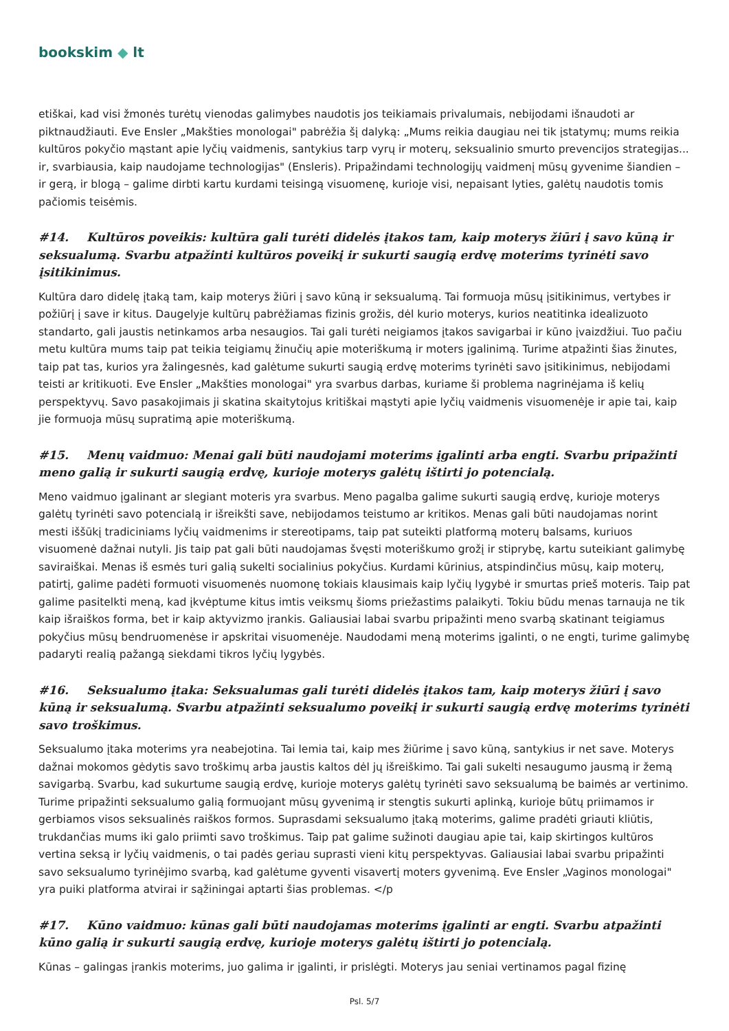bookskim ◆ lt
etiškai, kad visi žmonės turėtų vienodas galimybes naudotis jos teikiamais privalumais, nebijodami išnaudoti ar piktnaudžiauti. Eve Ensler „Makšties monologai" pabrėžia šį dalyką: „Mums reikia daugiau nei tik įstatymų; mums reikia kultūros pokyčio mąstant apie lyčių vaidmenis, santykius tarp vyrų ir moterų, seksualinio smurto prevencijos strategijas... ir, svarbiausia, kaip naudojame technologijas" (Ensleris). Pripažindami technologijų vaidmenį mūsų gyvenime šiandien – ir gerą, ir blogą – galime dirbti kartu kurdami teisingą visuomenę, kurioje visi, nepaisant lyties, galėtų naudotis tomis pačiomis teisėmis.
#14. Kultūros poveikis: kultūra gali turėti didelės įtakos tam, kaip moterys žiūri į savo kūną ir seksualumą. Svarbu atpažinti kultūros poveikį ir sukurti saugią erdvę moterims tyrinėti savo įsitikinimus.
Kultūra daro didelę įtaką tam, kaip moterys žiūri į savo kūną ir seksualumą. Tai formuoja mūsų įsitikinimus, vertybes ir požiūrį į save ir kitus. Daugelyje kultūrų pabrėžiamas fizinis grožis, dėl kurio moterys, kurios neatitinka idealizuoto standarto, gali jaustis netinkamos arba nesaugios. Tai gali turėti neigiamos įtakos savigarbai ir kūno įvaizdžiui. Tuo pačiu metu kultūra mums taip pat teikia teigiamų žinučių apie moteriškumą ir moters įgalinimą. Turime atpažinti šias žinutes, taip pat tas, kurios yra žalingesnės, kad galėtume sukurti saugią erdvę moterims tyrinėti savo įsitikinimus, nebijodami teisti ar kritikuoti. Eve Ensler „Makšties monologai" yra svarbus darbas, kuriame ši problema nagrinėjama iš kelių perspektyvų. Savo pasakojimais ji skatina skaitytojus kritiškai mąstyti apie lyčių vaidmenis visuomenėje ir apie tai, kaip jie formuoja mūsų supratimą apie moteriškumą.
#15. Menų vaidmuo: Menai gali būti naudojami moterims įgalinti arba engti. Svarbu pripažinti meno galią ir sukurti saugią erdvę, kurioje moterys galėtų ištirti jo potencialą.
Meno vaidmuo įgalinant ar slegiant moteris yra svarbus. Meno pagalba galime sukurti saugią erdvę, kurioje moterys galėtų tyrinėti savo potencialą ir išreikšti save, nebijodamos teistumo ar kritikos. Menas gali būti naudojamas norint mesti iššūkį tradiciniams lyčių vaidmenims ir stereotipams, taip pat suteikti platformą moterų balsams, kuriuos visuomenė dažnai nutyli. Jis taip pat gali būti naudojamas švęsti moteriškumo grožį ir stiprybę, kartu suteikiant galimybę saviraiškai. Menas iš esmės turi galią sukelti socialinius pokyčius. Kurdami kūrinius, atspindinčius mūsų, kaip moterų, patirtį, galime padėti formuoti visuomenės nuomonę tokiais klausimais kaip lyčių lygybė ir smurtas prieš moteris. Taip pat galime pasitelkti meną, kad įkvėptume kitus imtis veiksmų šioms priežastims palaikyti. Tokiu būdu menas tarnauja ne tik kaip išraiškos forma, bet ir kaip aktyvizmo įrankis. Galiausiai labai svarbu pripažinti meno svarbą skatinant teigiamus pokyčius mūsų bendruomenėse ir apskritai visuomenėje. Naudodami meną moterims įgalinti, o ne engti, turime galimybę padaryti realią pažangą siekdami tikros lyčių lygybės.
#16. Seksualumo įtaka: Seksualumas gali turėti didelės įtakos tam, kaip moterys žiūri į savo kūną ir seksualumą. Svarbu atpažinti seksualumo poveikį ir sukurti saugią erdvę moterims tyrinėti savo troškimus.
Seksualumo įtaka moterims yra neabejotina. Tai lemia tai, kaip mes žiūrime į savo kūną, santykius ir net save. Moterys dažnai mokomos gėdytis savo troškimų arba jaustis kaltos dėl jų išreiškimo. Tai gali sukelti nesaugumo jausmą ir žemą savigarbą. Svarbu, kad sukurtume saugią erdvę, kurioje moterys galėtų tyrinėti savo seksualumą be baimės ar vertinimo. Turime pripažinti seksualumo galią formuojant mūsų gyvenimą ir stengtis sukurti aplinką, kurioje būtų priimamos ir gerbiamos visos seksualinės raiškos formos. Suprasdami seksualumo įtaką moterims, galime pradėti griauti kliūtis, trukdančias mums iki galo priimti savo troškimus. Taip pat galime sužinoti daugiau apie tai, kaip skirtingos kultūros vertina seksą ir lyčių vaidmenis, o tai padės geriau suprasti vieni kitų perspektyvas. Galiausiai labai svarbu pripažinti savo seksualumo tyrinėjimo svarbą, kad galėtume gyventi visavertį moters gyvenimą. Eve Ensler „Vaginos monologai" yra puiki platforma atvirai ir sąžiningai aptarti šias problemas. </p
#17. Kūno vaidmuo: kūnas gali būti naudojamas moterims įgalinti ar engti. Svarbu atpažinti kūno galią ir sukurti saugią erdvę, kurioje moterys galėtų ištirti jo potencialą.
Kūnas – galingas įrankis moterims, juo galima ir įgalinti, ir prislėgti. Moterys jau seniai vertinamos pagal fizinę
Psl. 5/7